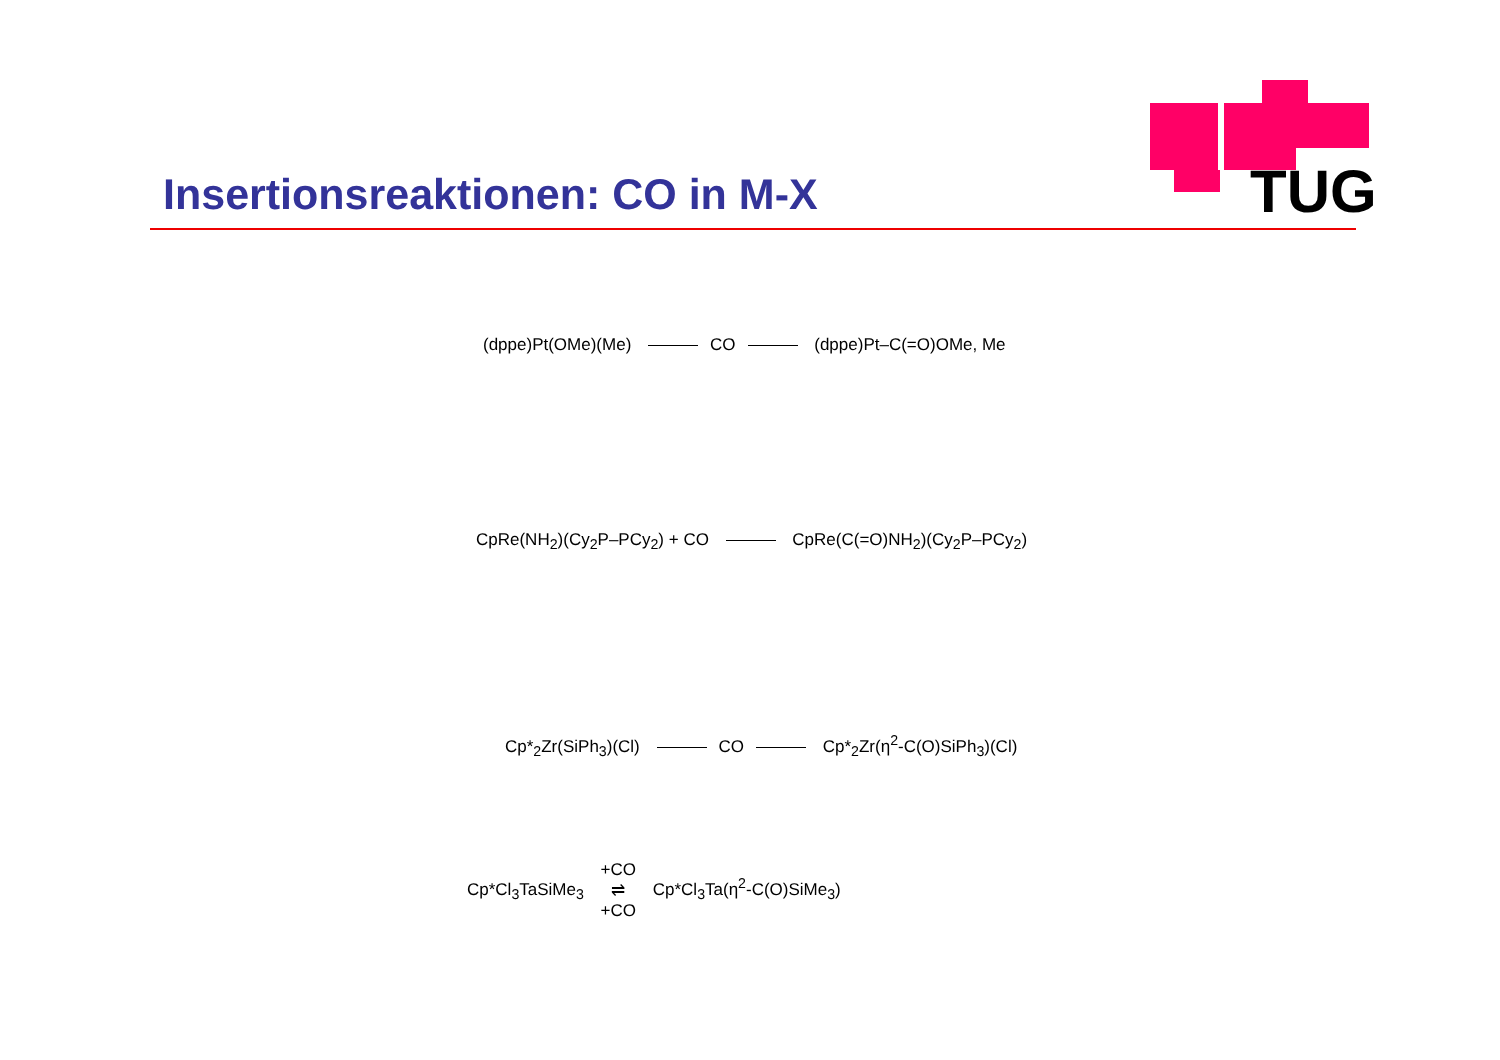TUG
Insertionsreaktionen: CO in M-X
(dppe)Pt(OMe)(Me) CO (dppe)Pt–C(=O)OMe, Me
CpRe(NH<sub>2</sub>)(Cy<sub>2</sub>P–PCy<sub>2</sub>) + CO CpRe(C(=O)NH<sub>2</sub>)(Cy<sub>2</sub>P–PCy<sub>2</sub>)
Cp*<sub>2</sub>Zr(SiPh<sub>3</sub>)(Cl) CO Cp*<sub>2</sub>Zr(η<sup>2</sup>-C(O)SiPh<sub>3</sub>)(Cl)
Cp*Cl<sub>3</sub>TaSiMe<sub>3</sub> +CO
⇌
+CO Cp*Cl<sub>3</sub>Ta(η<sup>2</sup>-C(O)SiMe<sub>3</sub>)